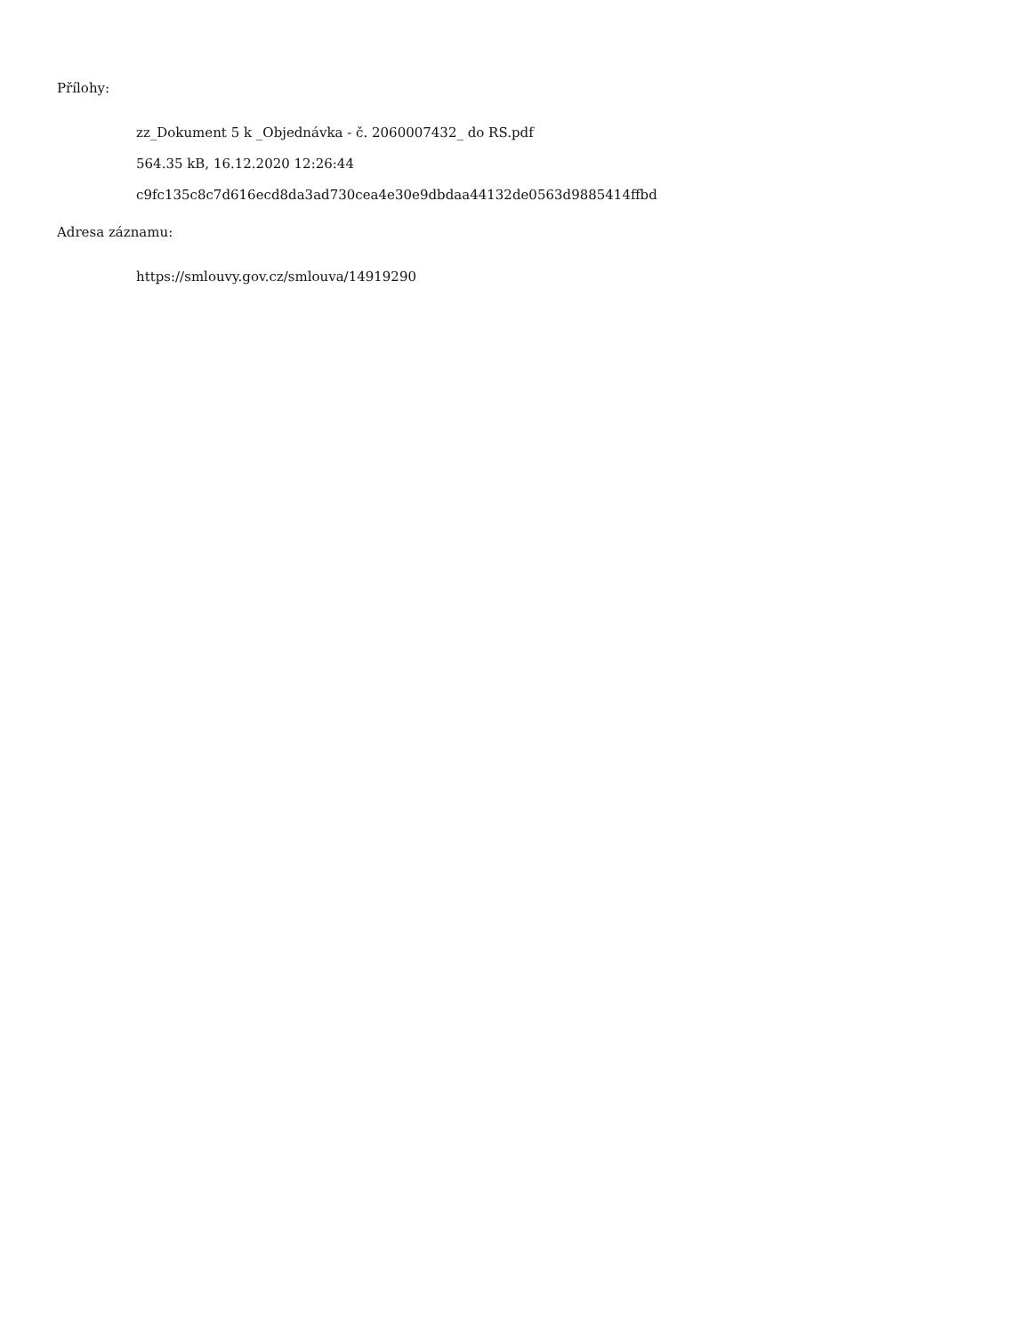Přílohy:
zz_Dokument 5 k _Objednávka - č. 2060007432_ do RS.pdf
564.35 kB, 16.12.2020 12:26:44
c9fc135c8c7d616ecd8da3ad730cea4e30e9dbdaa44132de0563d9885414ffbd
Adresa záznamu:
https://smlouvy.gov.cz/smlouva/14919290